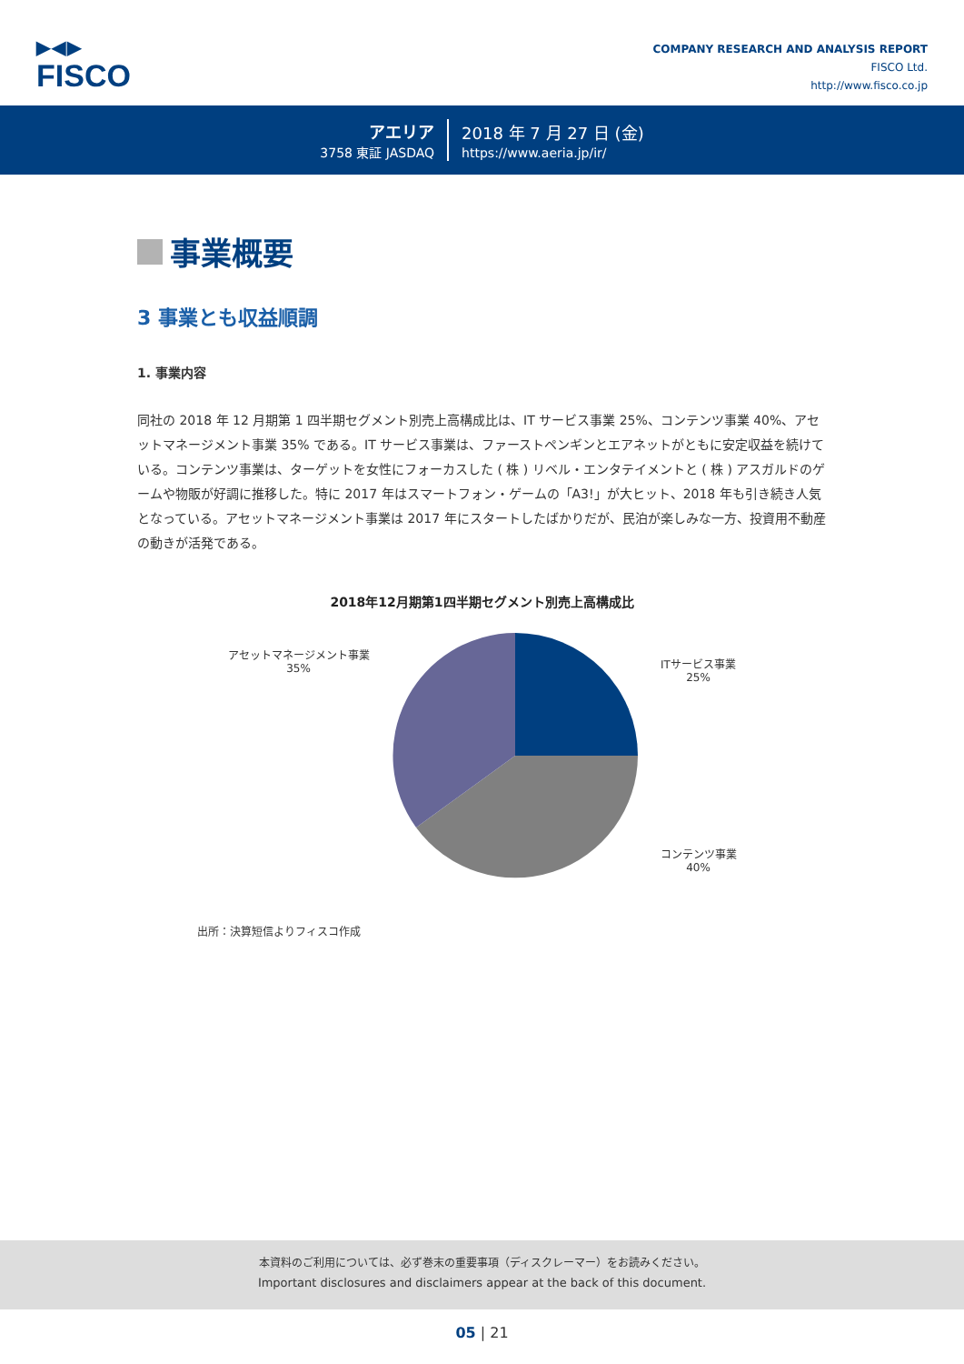▶◀▶
FISCO
COMPANY RESEARCH AND ANALYSIS REPORT
FISCO Ltd.
http://www.fisco.co.jp
アエリア
3758 東証 JASDAQ
2018 年 7 月 27 日 (金)
https://www.aeria.jp/ir/
事業概要
3 事業とも収益順調
1. 事業内容
同社の 2018 年 12 月期第 1 四半期セグメント別売上高構成比は、IT サービス事業 25%、コンテンツ事業 40%、アセットマネージメント事業 35% である。IT サービス事業は、ファーストペンギンとエアネットがともに安定収益を続けている。コンテンツ事業は、ターゲットを女性にフォーカスした ( 株 ) リベル・エンタテイメントと ( 株 ) アスガルドのゲームや物販が好調に推移した。特に 2017 年はスマートフォン・ゲームの「A3!」が大ヒット、2018 年も引き続き人気となっている。アセットマネージメント事業は 2017 年にスタートしたばかりだが、民泊が楽しみな一方、投資用不動産の動きが活発である。
2018年12月期第1四半期セグメント別売上高構成比
アセットマネージメント事業
35%
ITサービス事業
25%
コンテンツ事業
40%
出所：決算短信よりフィスコ作成
本資料のご利用については、必ず巻末の重要事項（ディスクレーマー）をお読みください。
Important disclosures and disclaimers appear at the back of this document.
05 | 21